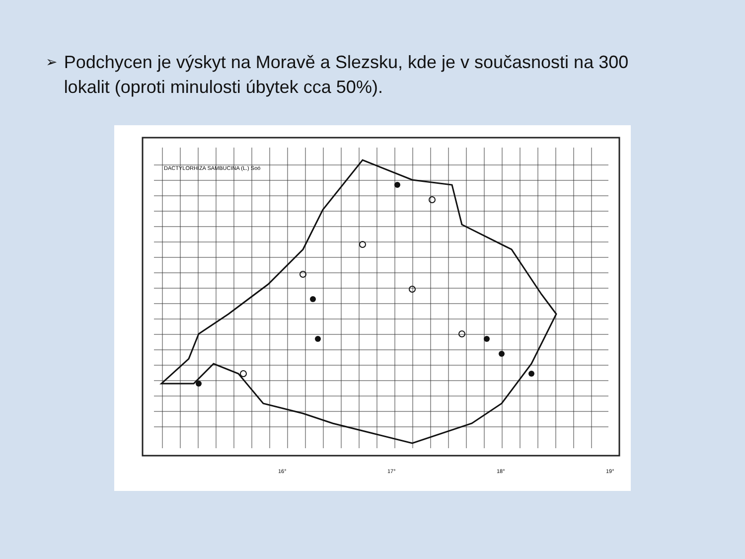➢ Podchycen je výskyt na Moravě a Slezsku, kde je v současnosti na 300 lokalit (oproti minulosti úbytek cca 50%).
DACTYLORHIZA SAMBUCINA (L.) Soó
16°
17°
18°
19°